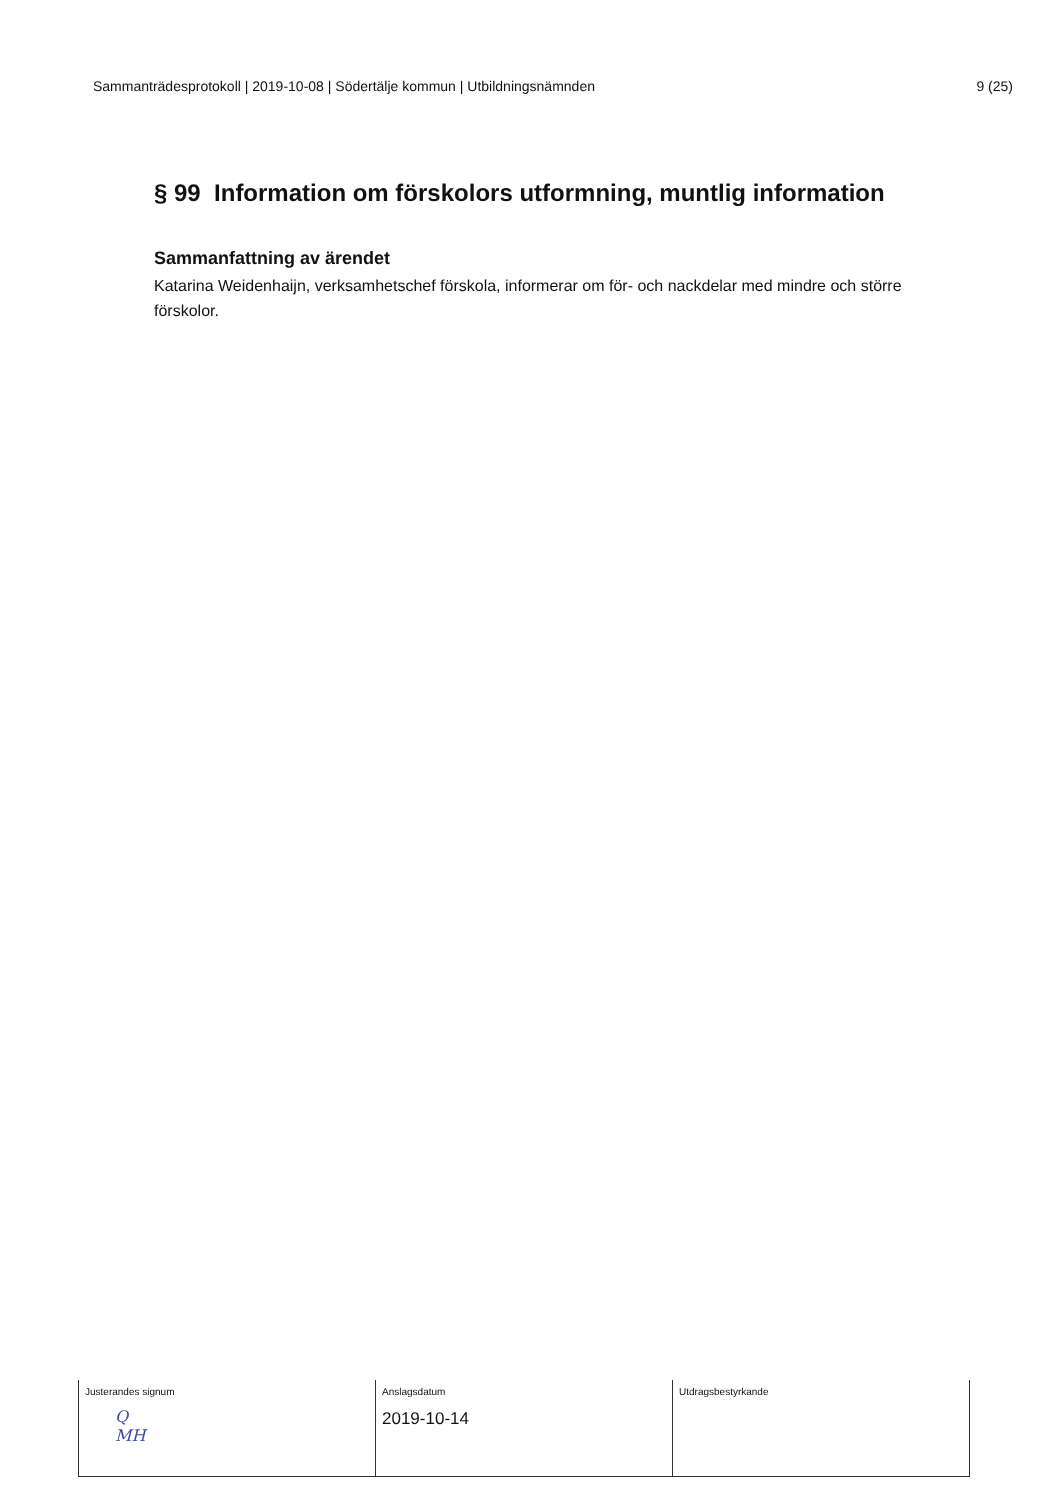Sammanträdesprotokoll | 2019-10-08 | Södertälje kommun | Utbildningsnämnden 9 (25)
§ 99 Information om förskolors utformning, muntlig information
Sammanfattning av ärendet
Katarina Weidenhaijn, verksamhetschef förskola, informerar om för- och nackdelar med mindre och större förskolor.
| Justerandes signum Q MH | Anslagsdatum 2019-10-14 | Utdragsbestyrkande |